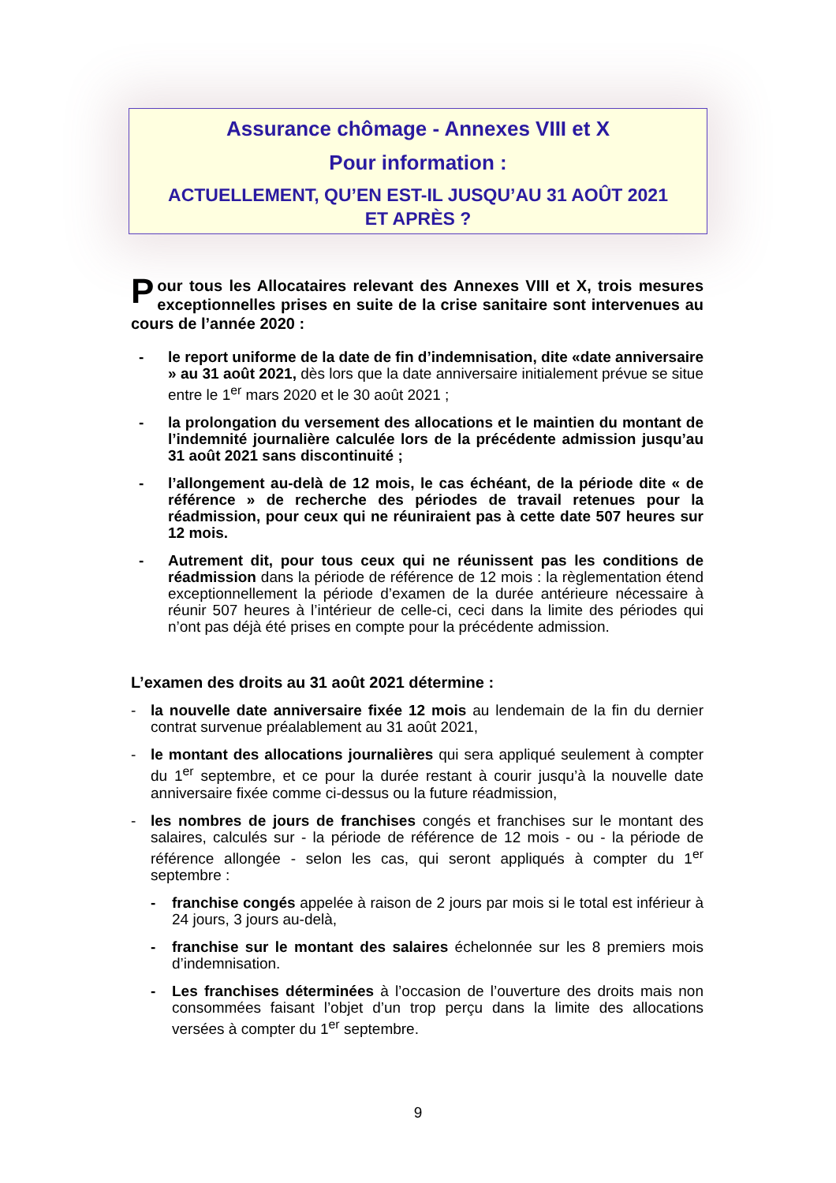Assurance chômage - Annexes VIII et X
Pour information :
ACTUELLEMENT, QU’EN EST-IL JUSQU’AU 31 AOÛT 2021
ET APRÈS ?
Pour tous les Allocataires relevant des Annexes VIII et X, trois mesures exceptionnelles prises en suite de la crise sanitaire sont intervenues au cours de l’année 2020 :
- le report uniforme de la date de fin d’indemnisation, dite «date anniversaire » au 31 août 2021, dès lors que la date anniversaire initialement prévue se situe entre le 1<sup>er</sup> mars 2020 et le 30 août 2021 ;
- la prolongation du versement des allocations et le maintien du montant de l’indemnité journalière calculée lors de la précédente admission jusqu’au 31 août 2021 sans discontinuité ;
- l’allongement au-delà de 12 mois, le cas échéant, de la période dite « de référence » de recherche des périodes de travail retenues pour la réadmission, pour ceux qui ne réuniraient pas à cette date 507 heures sur 12 mois.
- Autrement dit, pour tous ceux qui ne réunissent pas les conditions de réadmission dans la période de référence de 12 mois : la règlementation étend exceptionnellement la période d’examen de la durée antérieure nécessaire à réunir 507 heures à l’intérieur de celle-ci, ceci dans la limite des périodes qui n’ont pas déjà été prises en compte pour la précédente admission.
L’examen des droits au 31 août 2021 détermine :
- la nouvelle date anniversaire fixée 12 mois au lendemain de la fin du dernier contrat survenue préalablement au 31 août 2021,
- le montant des allocations journalières qui sera appliqué seulement à compter du 1<sup>er</sup> septembre, et ce pour la durée restant à courir jusqu’à la nouvelle date anniversaire fixée comme ci-dessus ou la future réadmission,
- les nombres de jours de franchises congés et franchises sur le montant des salaires, calculés sur - la période de référence de 12 mois - ou - la période de référence allongée - selon les cas, qui seront appliqués à compter du 1<sup>er</sup> septembre :
- franchise congés appelée à raison de 2 jours par mois si le total est inférieur à 24 jours, 3 jours au-delà,
- franchise sur le montant des salaires échelonnée sur les 8 premiers mois d’indemnisation.
- Les franchises déterminées à l’occasion de l’ouverture des droits mais non consommées faisant l’objet d’un trop perçu dans la limite des allocations versées à compter du 1<sup>er</sup> septembre.
9